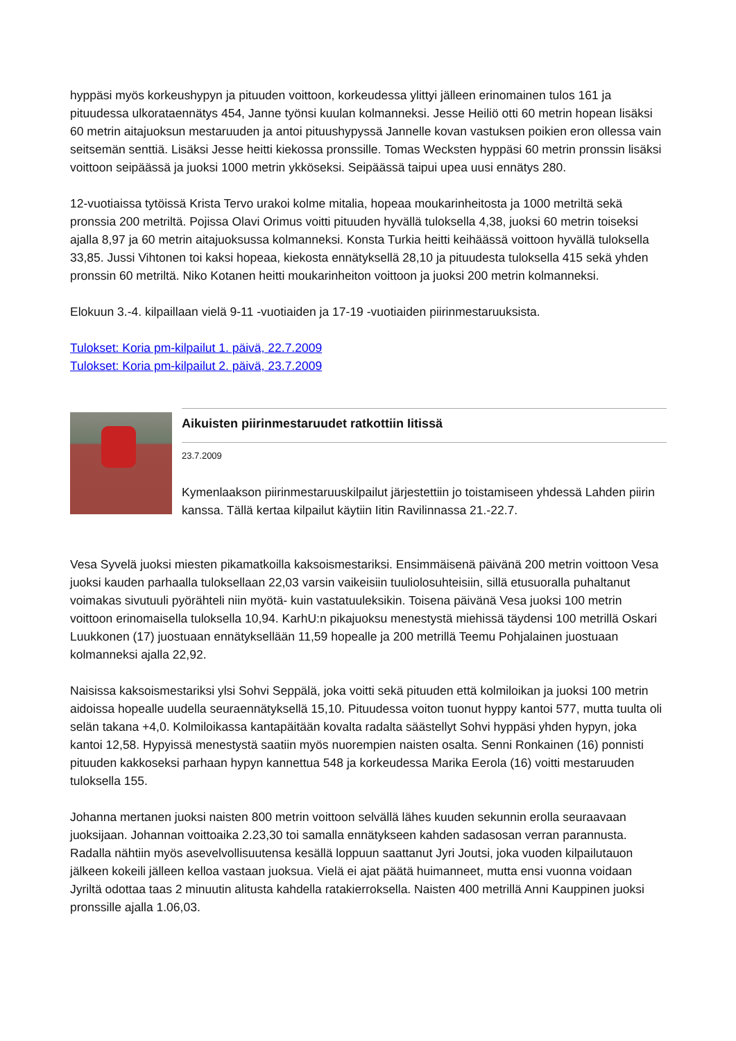hyppäsi myös korkeushypyn ja pituuden voittoon, korkeudessa ylittyi jälleen erinomainen tulos 161 ja pituudessa ulkorataennätys 454, Janne työnsi kuulan kolmanneksi. Jesse Heiliö otti 60 metrin hopean lisäksi 60 metrin aitajuoksun mestaruuden ja antoi pituushypyssä Jannelle kovan vastuksen poikien eron ollessa vain seitsemän senttiä. Lisäksi Jesse heitti kiekossa pronssille. Tomas Wecksten hyppäsi 60 metrin pronssin lisäksi voittoon seipäässä ja juoksi 1000 metrin ykköseksi. Seipäässä taipui upea uusi ennätys 280.
12-vuotiaissa tytöissä Krista Tervo urakoi kolme mitalia, hopeaa moukarinheitosta ja 1000 metriltä sekä pronssia 200 metriltä. Pojissa Olavi Orimus voitti pituuden hyvällä tuloksella 4,38, juoksi 60 metrin toiseksi ajalla 8,97 ja 60 metrin aitajuoksussa kolmanneksi. Konsta Turkia heitti keihäässä voittoon hyvällä tuloksella 33,85. Jussi Vihtonen toi kaksi hopeaa, kiekosta ennätyksellä 28,10 ja pituudesta tuloksella 415 sekä yhden pronssin 60 metriltä. Niko Kotanen heitti moukarinheiton voittoon ja juoksi 200 metrin kolmanneksi.
Elokuun 3.-4. kilpaillaan vielä 9-11 -vuotiaiden ja 17-19 -vuotiaiden piirinmestaruuksista.
Tulokset: Koria pm-kilpailut 1. päivä, 22.7.2009
Tulokset: Koria pm-kilpailut 2. päivä, 23.7.2009
Aikuisten piirinmestaruudet ratkottiin Iitissä
23.7.2009
Kymenlaakson piirinmestaruuskilpailut järjestettiin jo toistamiseen yhdessä Lahden piirin kanssa. Tällä kertaa kilpailut käytiin Iitin Ravilinnassa 21.-22.7.
Vesa Syvelä juoksi miesten pikamatkoilla kaksoismestariksi. Ensimmäisenä päivänä 200 metrin voittoon Vesa juoksi kauden parhaalla tuloksellaan 22,03 varsin vaikeisiin tuuliolosuhteisiin, sillä etusuoralla puhaltanut voimakas sivutuuli pyörähteli niin myötä- kuin vastatuuleksikin. Toisena päivänä Vesa juoksi 100 metrin voittoon erinomaisella tuloksella 10,94. KarhU:n pikajuoksu menestystä miehissä täydensi 100 metrillä Oskari Luukkonen (17) juostuaan ennätyksellään 11,59 hopealle ja 200 metrillä Teemu Pohjalainen juostuaan kolmanneksi ajalla 22,92.
Naisissa kaksoismestariksi ylsi Sohvi Seppälä, joka voitti sekä pituuden että kolmiloikan ja juoksi 100 metrin aidoissa hopealle uudella seuraennätyksellä 15,10. Pituudessa voiton tuonut hyppy kantoi 577, mutta tuulta oli selän takana +4,0. Kolmiloikassa kantapäitään kovalta radalta säästellyt Sohvi hyppäsi yhden hypyn, joka kantoi 12,58. Hypyissä menestystä saatiin myös nuorempien naisten osalta. Senni Ronkainen (16) ponnisti pituuden kakkoseksi parhaan hypyn kannettua 548 ja korkeudessa Marika Eerola (16) voitti mestaruuden tuloksella 155.
Johanna mertanen juoksi naisten 800 metrin voittoon selvällä lähes kuuden sekunnin erolla seuraavaan juoksijaan. Johannan voittoaika 2.23,30 toi samalla ennätykseen kahden sadasosan verran parannusta. Radalla nähtiin myös asevelvollisuutensa kesällä loppuun saattanut Jyri Joutsi, joka vuoden kilpailutauon jälkeen kokeili jälleen kelloa vastaan juoksua. Vielä ei ajat päätä huimanneet, mutta ensi vuonna voidaan Jyriltä odottaa taas 2 minuutin alitusta kahdella ratakierroksella. Naisten 400 metrillä Anni Kauppinen juoksi pronssille ajalla 1.06,03.